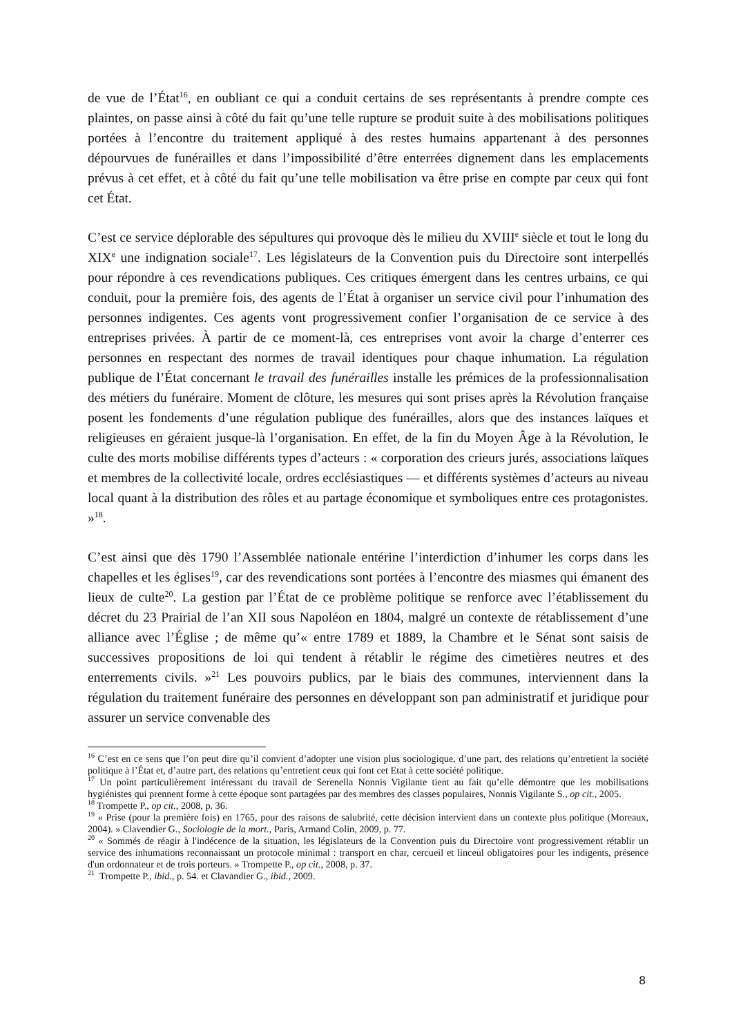de vue de l’État<sup>16</sup>, en oubliant ce qui a conduit certains de ses représentants à prendre compte ces plaintes, on passe ainsi à côté du fait qu’une telle rupture se produit suite à des mobilisations politiques portées à l’encontre du traitement appliqué à des restes humains appartenant à des personnes dépourvues de funérailles et dans l’impossibilité d’être enterrées dignement dans les emplacements prévus à cet effet, et à côté du fait qu’une telle mobilisation va être prise en compte par ceux qui font cet État.
C’est ce service déplorable des sépultures qui provoque dès le milieu du XVIII<sup>e</sup> siècle et tout le long du XIX<sup>e</sup> une indignation sociale<sup>17</sup>. Les législateurs de la Convention puis du Directoire sont interpellés pour répondre à ces revendications publiques. Ces critiques émergent dans les centres urbains, ce qui conduit, pour la première fois, des agents de l’État à organiser un service civil pour l’inhumation des personnes indigentes. Ces agents vont progressivement confier l’organisation de ce service à des entreprises privées. À partir de ce moment-là, ces entreprises vont avoir la charge d’enterrer ces personnes en respectant des normes de travail identiques pour chaque inhumation. La régulation publique de l’État concernant le travail des funérailles installe les prémices de la professionnalisation des métiers du funéraire. Moment de clôture, les mesures qui sont prises après la Révolution française posent les fondements d’une régulation publique des funérailles, alors que des instances laïques et religieuses en géraient jusque-là l’organisation. En effet, de la fin du Moyen Âge à la Révolution, le culte des morts mobilise différents types d’acteurs : « corporation des crieurs jurés, associations laïques et membres de la collectivité locale, ordres ecclésiastiques — et différents systèmes d’acteurs au niveau local quant à la distribution des rôles et au partage économique et symboliques entre ces protagonistes. »<sup>18</sup>.
C’est ainsi que dès 1790 l’Assemblée nationale entérine l’interdiction d’inhumer les corps dans les chapelles et les églises<sup>19</sup>, car des revendications sont portées à l’encontre des miasmes qui émanent des lieux de culte<sup>20</sup>. La gestion par l’État de ce problème politique se renforce avec l’établissement du décret du 23 Prairial de l’an XII sous Napoléon en 1804, malgré un contexte de rétablissement d’une alliance avec l’Église ; de même qu’« entre 1789 et 1889, la Chambre et le Sénat sont saisis de successives propositions de loi qui tendent à rétablir le régime des cimetières neutres et des enterrements civils. »<sup>21</sup> Les pouvoirs publics, par le biais des communes, interviennent dans la régulation du traitement funéraire des personnes en développant son pan administratif et juridique pour assurer un service convenable des
<sup>16</sup> C’est en ce sens que l’on peut dire qu’il convient d’adopter une vision plus sociologique, d’une part, des relations qu’entretient la société politique à l’État et, d’autre part, des relations qu’entretient ceux qui font cet Etat à cette société politique.
<sup>17</sup> Un point particulièrement intéressant du travail de Serenella Nonnis Vigilante tient au fait qu’elle démontre que les mobilisations hygiénistes qui prennent forme à cette époque sont partagées par des membres des classes populaires, Nonnis Vigilante S., op cit., 2005.
<sup>18</sup> Trompette P., op cit., 2008, p. 36.
<sup>19</sup> « Prise (pour la première fois) en 1765, pour des raisons de salubrité, cette décision intervient dans un contexte plus politique (Moreaux, 2004). » Clavendier G., Sociologie de la mort., Paris, Armand Colin, 2009, p. 77.
<sup>20</sup> « Sommés de réagir à l'indécence de la situation, les législateurs de la Convention puis du Directoire vont progressivement rétablir un service des inhumations reconnaissant un protocole minimal : transport en char, cercueil et linceul obligatoires pour les indigents, présence d'un ordonnateur et de trois porteurs. » Trompette P., op cit., 2008, p. 37.
<sup>21</sup> Trompette P., ibid., p. 54. et Clavandier G., ibid., 2009.
8